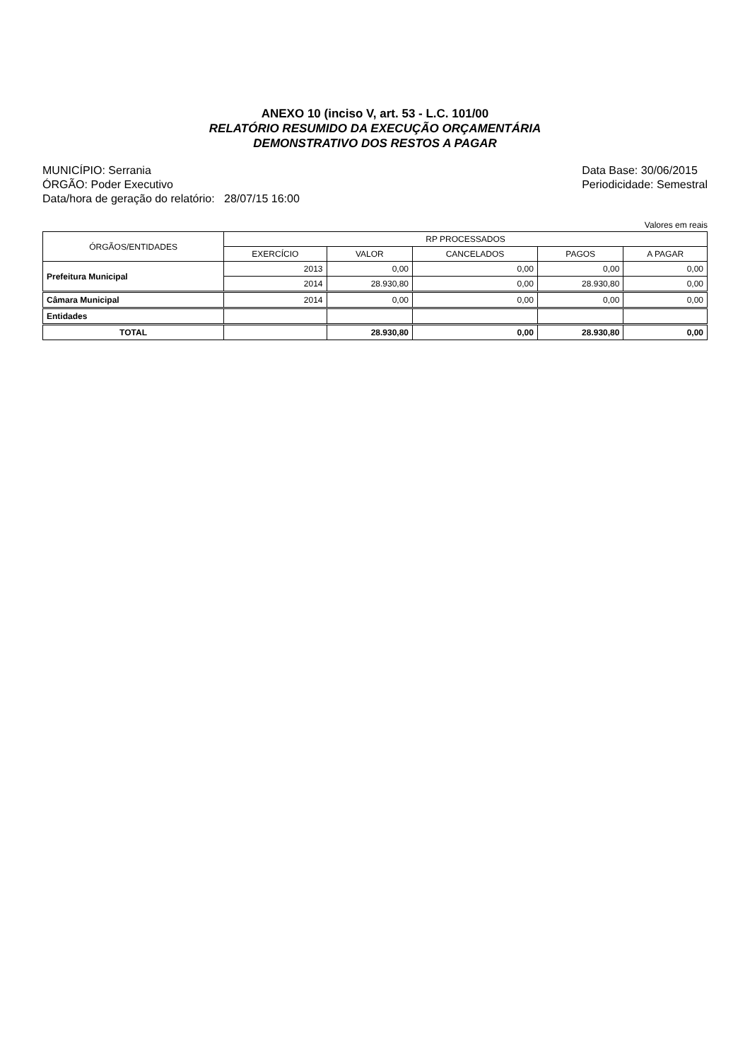ANEXO 10 (inciso V, art. 53 - L.C. 101/00
RELATÓRIO RESUMIDO DA EXECUÇÃO ORÇAMENTÁRIA
DEMONSTRATIVO DOS RESTOS A PAGAR
MUNICÍPIO: Serrania
ÓRGÃO: Poder Executivo
Data/hora de geração do relatório: 28/07/15 16:00
Data Base: 30/06/2015
Periodicidade: Semestral
Valores em reais
| ÓRGÃOS/ENTIDADES | RP PROCESSADOS | | | | |
| --- | --- | --- | --- | --- | --- |
| | EXERCÍCIO | VALOR | CANCELADOS | PAGOS | A PAGAR |
| Prefeitura Municipal | 2013 | 0,00 | 0,00 | 0,00 | 0,00 |
| | 2014 | 28.930,80 | 0,00 | 28.930,80 | 0,00 |
| Câmara Municipal | 2014 | 0,00 | 0,00 | 0,00 | 0,00 |
| Entidades | | | | | |
| TOTAL | | 28.930,80 | 0,00 | 28.930,80 | 0,00 |